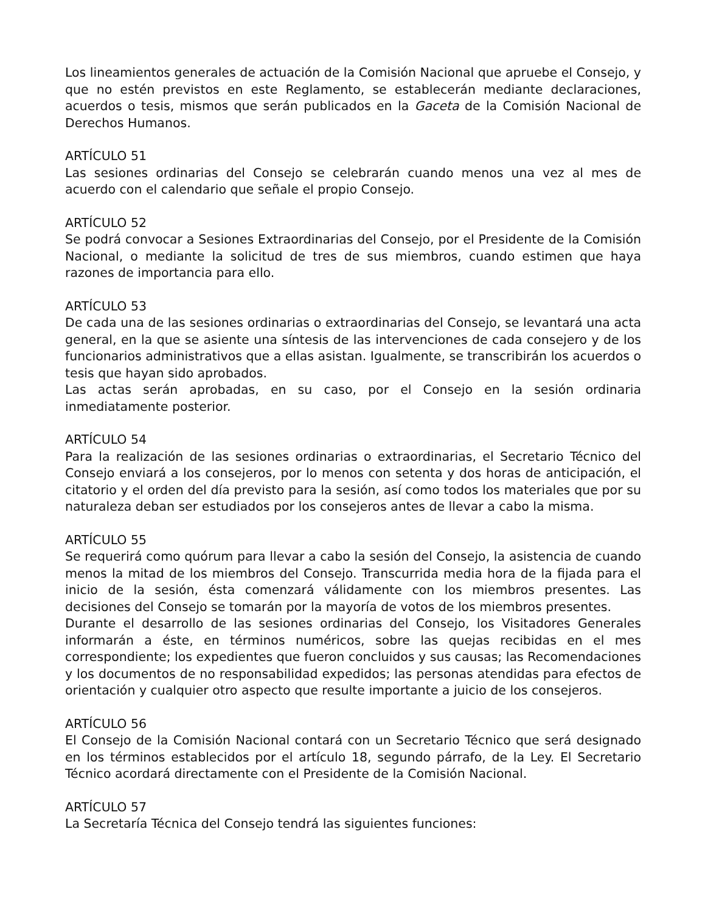Los lineamientos generales de actuación de la Comisión Nacional que apruebe el Consejo, y que no estén previstos en este Reglamento, se establecerán mediante declaraciones, acuerdos o tesis, mismos que serán publicados en la Gaceta de la Comisión Nacional de Derechos Humanos.
ARTÍCULO 51
Las sesiones ordinarias del Consejo se celebrarán cuando menos una vez al mes de acuerdo con el calendario que señale el propio Consejo.
ARTÍCULO 52
Se podrá convocar a Sesiones Extraordinarias del Consejo, por el Presidente de la Comisión Nacional, o mediante la solicitud de tres de sus miembros, cuando estimen que haya razones de importancia para ello.
ARTÍCULO 53
De cada una de las sesiones ordinarias o extraordinarias del Consejo, se levantará una acta general, en la que se asiente una síntesis de las intervenciones de cada consejero y de los funcionarios administrativos que a ellas asistan. Igualmente, se transcribirán los acuerdos o tesis que hayan sido aprobados.
Las actas serán aprobadas, en su caso, por el Consejo en la sesión ordinaria inmediatamente posterior.
ARTÍCULO 54
Para la realización de las sesiones ordinarias o extraordinarias, el Secretario Técnico del Consejo enviará a los consejeros, por lo menos con setenta y dos horas de anticipación, el citatorio y el orden del día previsto para la sesión, así como todos los materiales que por su naturaleza deban ser estudiados por los consejeros antes de llevar a cabo la misma.
ARTÍCULO 55
Se requerirá como quórum para llevar a cabo la sesión del Consejo, la asistencia de cuando menos la mitad de los miembros del Consejo. Transcurrida media hora de la fijada para el inicio de la sesión, ésta comenzará válidamente con los miembros presentes. Las decisiones del Consejo se tomarán por la mayoría de votos de los miembros presentes.
Durante el desarrollo de las sesiones ordinarias del Consejo, los Visitadores Generales informarán a éste, en términos numéricos, sobre las quejas recibidas en el mes correspondiente; los expedientes que fueron concluidos y sus causas; las Recomendaciones y los documentos de no responsabilidad expedidos; las personas atendidas para efectos de orientación y cualquier otro aspecto que resulte importante a juicio de los consejeros.
ARTÍCULO 56
El Consejo de la Comisión Nacional contará con un Secretario Técnico que será designado en los términos establecidos por el artículo 18, segundo párrafo, de la Ley. El Secretario Técnico acordará directamente con el Presidente de la Comisión Nacional.
ARTÍCULO 57
La Secretaría Técnica del Consejo tendrá las siguientes funciones: